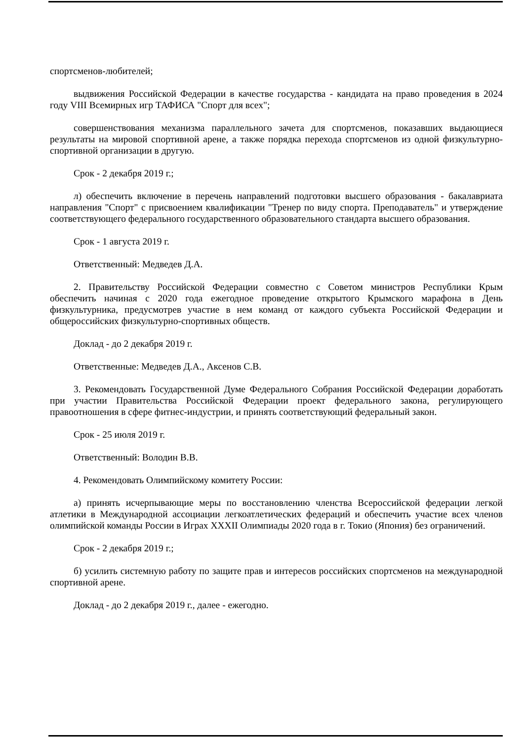спортсменов-любителей;
выдвижения Российской Федерации в качестве государства - кандидата на право проведения в 2024 году VIII Всемирных игр ТАФИСА "Спорт для всех";
совершенствования механизма параллельного зачета для спортсменов, показавших выдающиеся результаты на мировой спортивной арене, а также порядка перехода спортсменов из одной физкультурно-спортивной организации в другую.
Срок - 2 декабря 2019 г.;
л) обеспечить включение в перечень направлений подготовки высшего образования - бакалавриата направления "Спорт" с присвоением квалификации "Тренер по виду спорта. Преподаватель" и утверждение соответствующего федерального государственного образовательного стандарта высшего образования.
Срок - 1 августа 2019 г.
Ответственный: Медведев Д.А.
2. Правительству Российской Федерации совместно с Советом министров Республики Крым обеспечить начиная с 2020 года ежегодное проведение открытого Крымского марафона в День физкультурника, предусмотрев участие в нем команд от каждого субъекта Российской Федерации и общероссийских физкультурно-спортивных обществ.
Доклад - до 2 декабря 2019 г.
Ответственные: Медведев Д.А., Аксенов С.В.
3. Рекомендовать Государственной Думе Федерального Собрания Российской Федерации доработать при участии Правительства Российской Федерации проект федерального закона, регулирующего правоотношения в сфере фитнес-индустрии, и принять соответствующий федеральный закон.
Срок - 25 июля 2019 г.
Ответственный: Володин В.В.
4. Рекомендовать Олимпийскому комитету России:
а) принять исчерпывающие меры по восстановлению членства Всероссийской федерации легкой атлетики в Международной ассоциации легкоатлетических федераций и обеспечить участие всех членов олимпийской команды России в Играх XXXII Олимпиады 2020 года в г. Токио (Япония) без ограничений.
Срок - 2 декабря 2019 г.;
б) усилить системную работу по защите прав и интересов российских спортсменов на международной спортивной арене.
Доклад - до 2 декабря 2019 г., далее - ежегодно.